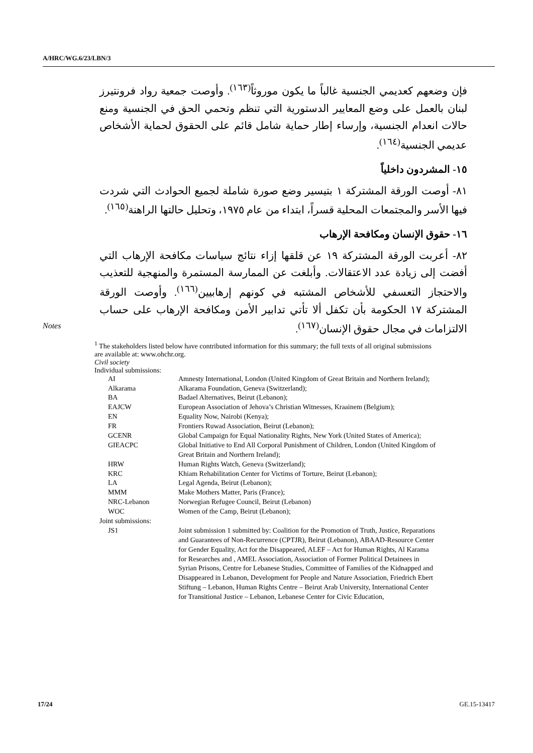A/HRC/WG.6/23/LBN/3
فإن وضعهم كعديمي الجنسية غالباً ما يكون موروثاً<sup>(١٦٣)</sup>. وأوصت جمعية رواد فرونتيرز لبنان بالعمل على وضع المعايير الدستورية التي تنظم وتحمي الحق في الجنسية ومنع حالات انعدام الجنسية، وإرساء إطار حماية شامل قائم على الحقوق لحماية الأشخاص عديمي الجنسية<sup>(١٦٤)</sup>.
١٥- المشردون داخلياً
٨١- أوصت الورقة المشتركة ١ بتيسير وضع صورة شاملة لجميع الحوادث التي شردت فيها الأسر والمجتمعات المحلية قسراً، ابتداء من عام ١٩٧٥، وتحليل حالتها الراهنة<sup>(١٦٥)</sup>.
١٦- حقوق الإنسان ومكافحة الإرهاب
٨٢- أعربت الورقة المشتركة ١٩ عن قلقها إزاء نتائج سياسات مكافحة الإرهاب التي أفضت إلى زيادة عدد الاعتقالات. وأبلغت عن الممارسة المستمرة والمنهجية للتعذيب والاحتجاز التعسفي للأشخاص المشتبه في كونهم إرهابيين<sup>(١٦٦)</sup>. وأوصت الورقة المشتركة ١٧ الحكومة بأن تكفل ألا تأتي تدابير الأمن ومكافحة الإرهاب على حساب الالتزامات في مجال حقوق الإنسان<sup>(١٦٧)</sup>.
Notes
<sup>1</sup> The stakeholders listed below have contributed information for this summary; the full texts of all original submissions are available at: www.ohchr.org.
Civil society
Individual submissions:
| AI | Amnesty International, London (United Kingdom of Great Britain and Northern Ireland); |
| Alkarama | Alkarama Foundation, Geneva (Switzerland); |
| BA | Badael Alternatives, Beirut (Lebanon); |
| EAJCW | European Association of Jehova’s Christian Witnesses, Kraainem (Belgium); |
| EN | Equality Now, Nairobi (Kenya); |
| FR | Frontiers Ruwad Association, Beirut (Lebanon); |
| GCENR | Global Campaign for Equal Nationality Rights, New York (United States of America); |
| GIEACPC | Global Initiative to End All Corporal Punishment of Children, London (United Kingdom of Great Britain and Northern Ireland); |
| HRW | Human Rights Watch, Geneva (Switzerland); |
| KRC | Khiam Rehabilitation Center for Victims of Torture, Beirut (Lebanon); |
| LA | Legal Agenda, Beirut (Lebanon); |
| MMM | Make Mothers Matter, Paris (France); |
| NRC-Lebanon | Norwegian Refugee Council, Beirut (Lebanon) |
| WOC | Women of the Camp, Beirut (Lebanon); |
| Joint submissions: | |
| JS1 | Joint submission 1 submitted by: Coalition for the Promotion of Truth, Justice, Reparations and Guarantees of Non-Recurrence (CPTJR), Beirut (Lebanon), ABAAD-Resource Center for Gender Equality, Act for the Disappeared, ALEF – Act for Human Rights, Al Karama for Researches and , AMEL Association, Association of Former Political Detainees in Syrian Prisons, Centre for Lebanese Studies, Committee of Families of the Kidnapped and Disappeared in Lebanon, Development for People and Nature Association, Friedrich Ebert Stiftung – Lebanon, Human Rights Centre – Beirut Arab University, International Center for Transitional Justice – Lebanon, Lebanese Center for Civic Education, |
17/24 GE.15-13417